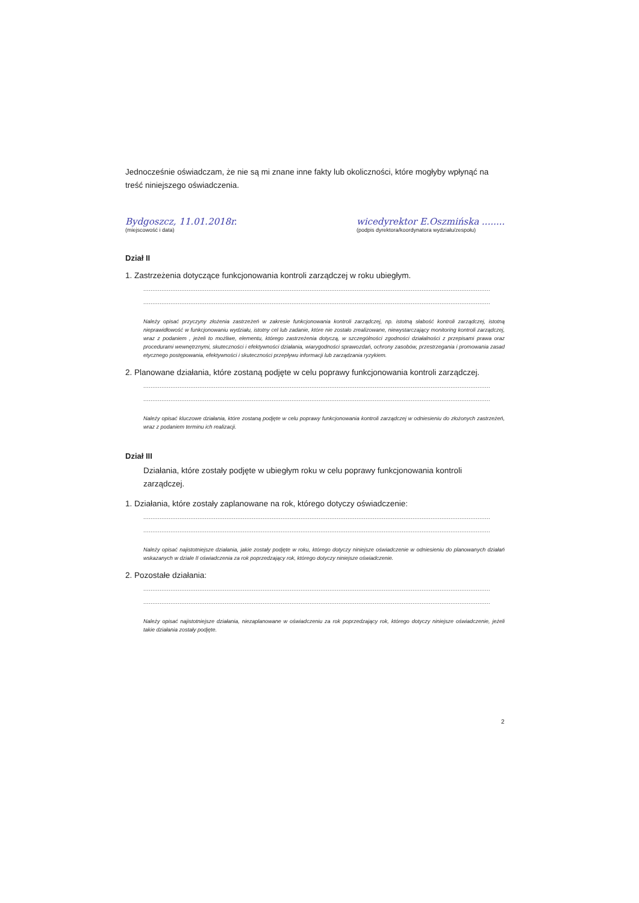Jednocześnie oświadczam, że nie są mi znane inne fakty lub okoliczności, które mogłyby wpłynąć na treść niniejszego oświadczenia.
Bydgoszcz, 11.01.2018r.
(miejscowość i data)
wicedyrektor E.Oszmińska ........
(podpis dyrektora/koordynatora wydziału/zespołu)
Dział II
1. Zastrzeżenia dotyczące funkcjonowania kontroli zarządczej w roku ubiegłym.
................................................................................................................................................................................................
................................................................................................................................................................................................
Należy opisać przyczyny złożenia zastrzeżeń w zakresie funkcjonowania kontroli zarządczej, np. istotną słabość kontroli zarządczej, istotną nieprawidłowość w funkcjonowaniu wydziału, istotny cel lub zadanie, które nie zostało zrealizowane, niewystarczający monitoring kontroli zarządczej, wraz z podaniem , jeżeli to możliwe, elementu, którego zastrzeżenia dotyczą, w szczególności zgodności działalności z przepisami prawa oraz procedurami wewnętrznymi, skuteczności i efektywności działania, wiarygodności sprawozdań, ochrony zasobów, przestrzegania i promowania zasad etycznego postępowania, efektywności i skuteczności przepływu informacji lub zarządzania ryzykiem.
2. Planowane działania, które zostaną podjęte w celu poprawy funkcjonowania kontroli zarządczej.
................................................................................................................................................................................................
................................................................................................................................................................................................
Należy opisać kluczowe działania, które zostaną podjęte w celu poprawy funkcjonowania kontroli zarządczej w odniesieniu do złożonych zastrzeżeń, wraz z podaniem terminu ich realizacji.
Dział III
Działania, które zostały podjęte w ubiegłym roku w celu poprawy funkcjonowania kontroli zarządczej.
1. Działania, które zostały zaplanowane na rok, którego dotyczy oświadczenie:
................................................................................................................................................................................................
................................................................................................................................................................................................
Należy opisać najistotniejsze działania, jakie zostały podjęte w roku, którego dotyczy niniejsze oświadczenie w odniesieniu do planowanych działań wskazanych w dziale II oświadczenia za rok poprzedzający rok, którego dotyczy niniejsze oświadczenie.
2. Pozostałe działania:
................................................................................................................................................................................................
................................................................................................................................................................................................
Należy opisać najistotniejsze działania, niezaplanowane w oświadczeniu za rok poprzedzający rok, którego dotyczy niniejsze oświadczenie, jeżeli takie działania zostały podjęte.
2